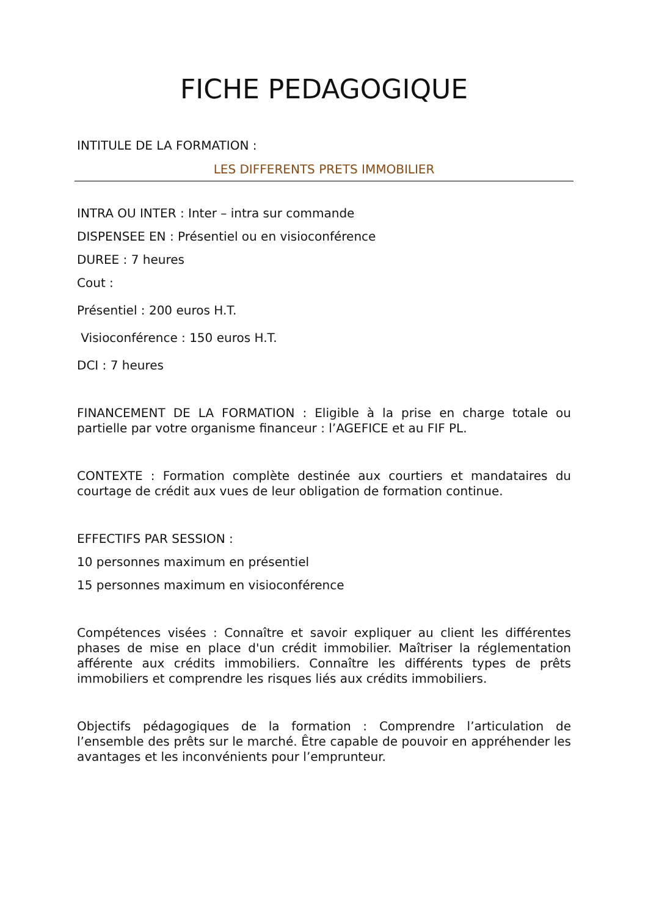FICHE PEDAGOGIQUE
INTITULE DE LA FORMATION :
LES DIFFERENTS PRETS IMMOBILIER
INTRA OU INTER : Inter – intra sur commande
DISPENSEE EN : Présentiel ou en visioconférence
DUREE : 7 heures
Cout :
Présentiel : 200 euros H.T.
Visioconférence : 150 euros H.T.
DCI : 7 heures
FINANCEMENT DE LA FORMATION : Eligible à la prise en charge totale ou partielle par votre organisme financeur : l’AGEFICE et au FIF PL.
CONTEXTE : Formation complète destinée aux courtiers et mandataires du courtage de crédit aux vues de leur obligation de formation continue.
EFFECTIFS PAR SESSION :
10 personnes maximum en présentiel
15 personnes maximum en visioconférence
Compétences visées : Connaître et savoir expliquer au client les différentes phases de mise en place d'un crédit immobilier. Maîtriser la réglementation afférente aux crédits immobiliers. Connaître les différents types de prêts immobiliers et comprendre les risques liés aux crédits immobiliers.
Objectifs pédagogiques de la formation : Comprendre l’articulation de l’ensemble des prêts sur le marché. Être capable de pouvoir en appréhender les avantages et les inconvénients pour l’emprunteur.